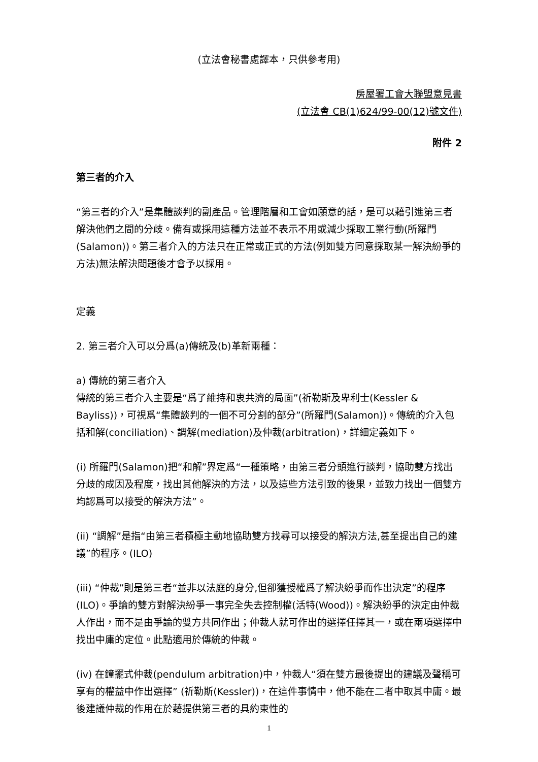(立法會秘書處譯本，只供參考用)
房屋署工會大聯盟意見書
(立法會 CB(1)624/99-00(12)號文件)
附件 2
第三者的介入
“第三者的介入”是集體談判的副產品。管理階層和工會如願意的話，是可以藉引進第三者解決他們之間的分歧。備有或採用這種方法並不表示不用或減少採取工業行動(所羅門(Salamon))。第三者介入的方法只在正常或正式的方法(例如雙方同意採取某一解決紛爭的方法)無法解決問題後才會予以採用。
定義
2. 第三者介入可以分爲(a)傳統及(b)革新兩種：
a) 傳統的第三者介入
傳統的第三者介入主要是“爲了維持和衷共濟的局面”(祈勒斯及卑利士(Kessler & Bayliss))，可視爲“集體談判的一個不可分割的部分”(所羅門(Salamon))。傳統的介入包括和解(conciliation)、調解(mediation)及仲裁(arbitration)，詳細定義如下。
(i) 所羅門(Salamon)把“和解”界定爲“一種策略，由第三者分頭進行談判，協助雙方找出分歧的成因及程度，找出其他解決的方法，以及這些方法引致的後果，並致力找出一個雙方均認爲可以接受的解決方法”。
(ii) “調解”是指“由第三者積極主動地協助雙方找尋可以接受的解決方法,甚至提出自己的建議”的程序。(ILO)
(iii) “仲裁”則是第三者“並非以法庭的身分,但卻獲授權爲了解決紛爭而作出決定”的程序(ILO)。爭論的雙方對解決紛爭一事完全失去控制權(活特(Wood))。解決紛爭的決定由仲裁人作出，而不是由爭論的雙方共同作出；仲裁人就可作出的選擇任擇其一，或在兩項選擇中找出中庸的定位。此點適用於傳統的仲裁。
(iv) 在鐘擺式仲裁(pendulum arbitration)中，仲裁人“須在雙方最後提出的建議及聲稱可享有的權益中作出選擇” (祈勒斯(Kessler))，在這件事情中，他不能在二者中取其中庸。最後建議仲裁的作用在於藉提供第三者的具約束性的
1